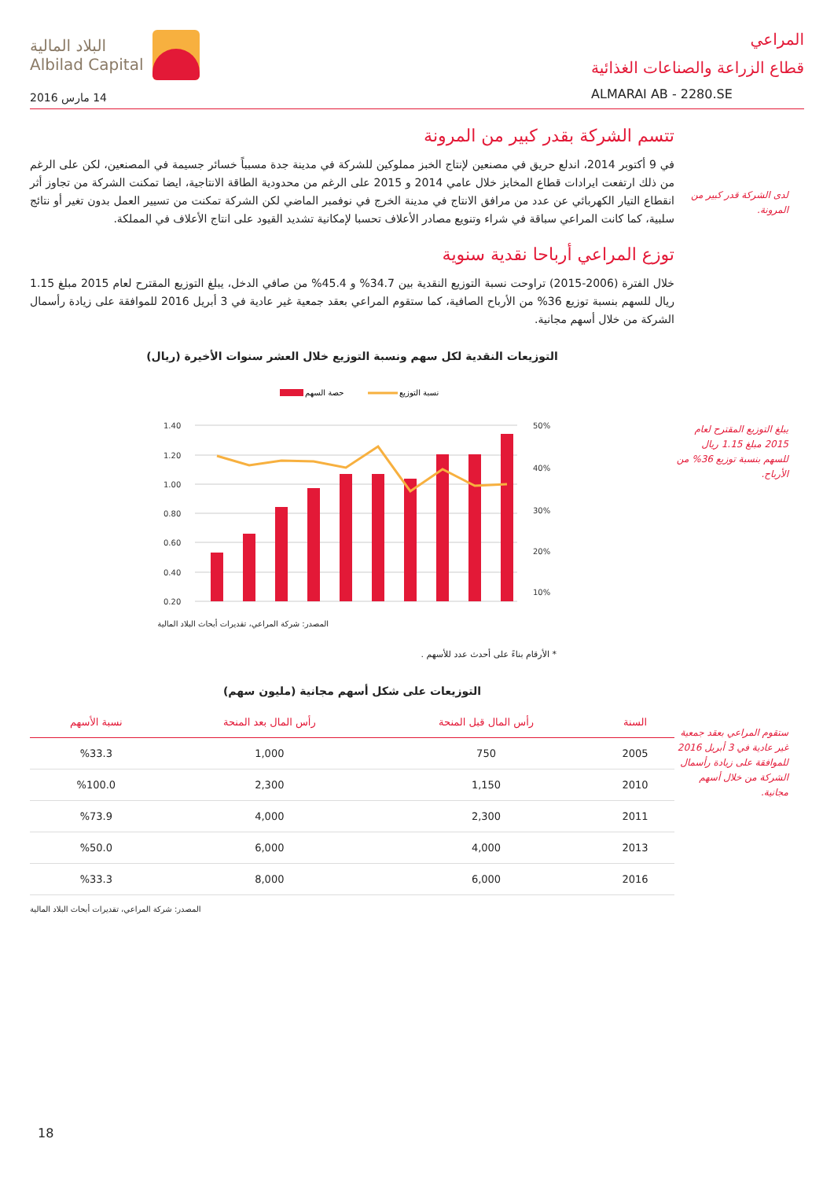المراعي
قطاع الزراعة والصناعات الغذائية
ALMARAI AB - 2280.SE
البلاد المالية
Albilad Capital
14 مارس 2016
لدى الشركة قدر كبير من المرونة.
يبلغ التوزيع المقترح لعام 2015 مبلغ 1.15 ريال للسهم بنسبة توزيع 36% من الأرباح.
ستقوم المراعي بعقد جمعية غير عادية في 3 أبريل 2016 للموافقة على زيادة رأسمال الشركة من خلال أسهم مجانية.
تتسم الشركة بقدر كبير من المرونة
في 9 أكتوبر 2014، اندلع حريق في مصنعين لإنتاج الخبز مملوكين للشركة في مدينة جدة مسبباً خسائر جسيمة في المصنعين، لكن على الرغم من ذلك ارتفعت ايرادات قطاع المخابز خلال عامي 2014 و 2015 على الرغم من محدودية الطاقة الانتاجية، ايضا تمكنت الشركة من تجاوز أثر انقطاع التيار الكهربائي عن عدد من مرافق الانتاج في مدينة الخرج في نوفمبر الماضي لكن الشركة تمكنت من تسيير العمل بدون تغير أو نتائج سلبية، كما كانت المراعي سباقة في شراء وتنويع مصادر الأعلاف تحسبا لإمكانية تشديد القيود على انتاج الأعلاف في المملكة.
توزع المراعي أرباحا نقدية سنوية
خلال الفترة (2006-2015) تراوحت نسبة التوزيع النقدية بين 34.7% و 45.4% من صافي الدخل، يبلغ التوزيع المقترح لعام 2015 مبلغ 1.15 ريال للسهم بنسبة توزيع 36% من الأرباح الصافية، كما ستقوم المراعي بعقد جمعية غير عادية في 3 أبريل 2016 للموافقة على زيادة رأسمال الشركة من خلال أسهم مجانية.
التوزيعات النقدية لكل سهم ونسبة التوزيع خلال العشر سنوات الأخيرة (ريال)
حصة السهم
نسبة التوزيع
1.40
1.20
1.00
0.80
0.60
0.40
0.20
50%
40%
30%
20%
10%
المصدر: شركة المراعي، تقديرات أبحاث البلاد المالية
* الأرقام بناءً على أحدث عدد للأسهم .
التوزيعات على شكل أسهم مجانية (مليون سهم)
| السنة | رأس المال قبل المنحة | رأس المال بعد المنحة | نسبة الأسهم |
| --- | --- | --- | --- |
| 2005 | 750 | 1,000 | %33.3 |
| 2010 | 1,150 | 2,300 | %100.0 |
| 2011 | 2,300 | 4,000 | %73.9 |
| 2013 | 4,000 | 6,000 | %50.0 |
| 2016 | 6,000 | 8,000 | %33.3 |
المصدر: شركة المراعي، تقديرات أبحاث البلاد المالية
18